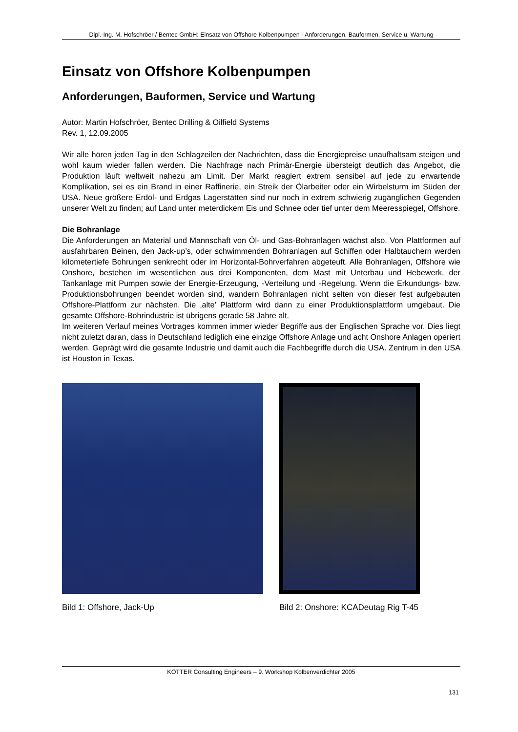Dipl.-Ing. M. Hofschröer / Bentec GmbH: Einsatz von Offshore Kolbenpumpen - Anforderungen, Bauformen, Service u. Wartung
Einsatz von Offshore Kolbenpumpen
Anforderungen, Bauformen, Service und Wartung
Autor: Martin Hofschröer, Bentec Drilling & Oilfield Systems
Rev. 1, 12.09.2005
Wir alle hören jeden Tag in den Schlagzeilen der Nachrichten, dass die Energiepreise unaufhaltsam steigen und wohl kaum wieder fallen werden. Die Nachfrage nach Primär-Energie übersteigt deutlich das Angebot, die Produktion läuft weltweit nahezu am Limit. Der Markt reagiert extrem sensibel auf jede zu erwartende Komplikation, sei es ein Brand in einer Raffinerie, ein Streik der Ölarbeiter oder ein Wirbelsturm im Süden der USA. Neue größere Erdöl- und Erdgas Lagerstätten sind nur noch in extrem schwierig zugänglichen Gegenden unserer Welt zu finden; auf Land unter meterdickem Eis und Schnee oder tief unter dem Meeresspiegel, Offshore.
Die Bohranlage
Die Anforderungen an Material und Mannschaft von Öl- und Gas-Bohranlagen wächst also. Von Plattformen auf ausfahrbaren Beinen, den Jack-up’s, oder schwimmenden Bohranlagen auf Schiffen oder Halbtauchern werden kilometertiefe Bohrungen senkrecht oder im Horizontal-Bohrverfahren abgeteuft. Alle Bohranlagen, Offshore wie Onshore, bestehen im wesentlichen aus drei Komponenten, dem Mast mit Unterbau und Hebewerk, der Tankanlage mit Pumpen sowie der Energie-Erzeugung, -Verteilung und -Regelung. Wenn die Erkundungs- bzw. Produktionsbohrungen beendet worden sind, wandern Bohranlagen nicht selten von dieser fest aufgebauten Offshore-Plattform zur nächsten. Die ‚alte’ Plattform wird dann zu einer Produktionsplattform umgebaut. Die gesamte Offshore-Bohrindustrie ist übrigens gerade 58 Jahre alt.
Im weiteren Verlauf meines Vortrages kommen immer wieder Begriffe aus der Englischen Sprache vor. Dies liegt nicht zuletzt daran, dass in Deutschland lediglich eine einzige Offshore Anlage und acht Onshore Anlagen operiert werden. Geprägt wird die gesamte Industrie und damit auch die Fachbegriffe durch die USA. Zentrum in den USA ist Houston in Texas.
Bild 1: Offshore, Jack-Up Bild 2: Onshore: KCADeutag Rig T-45
KÖTTER Consulting Engineers – 9. Workshop Kolbenverdichter 2005
131